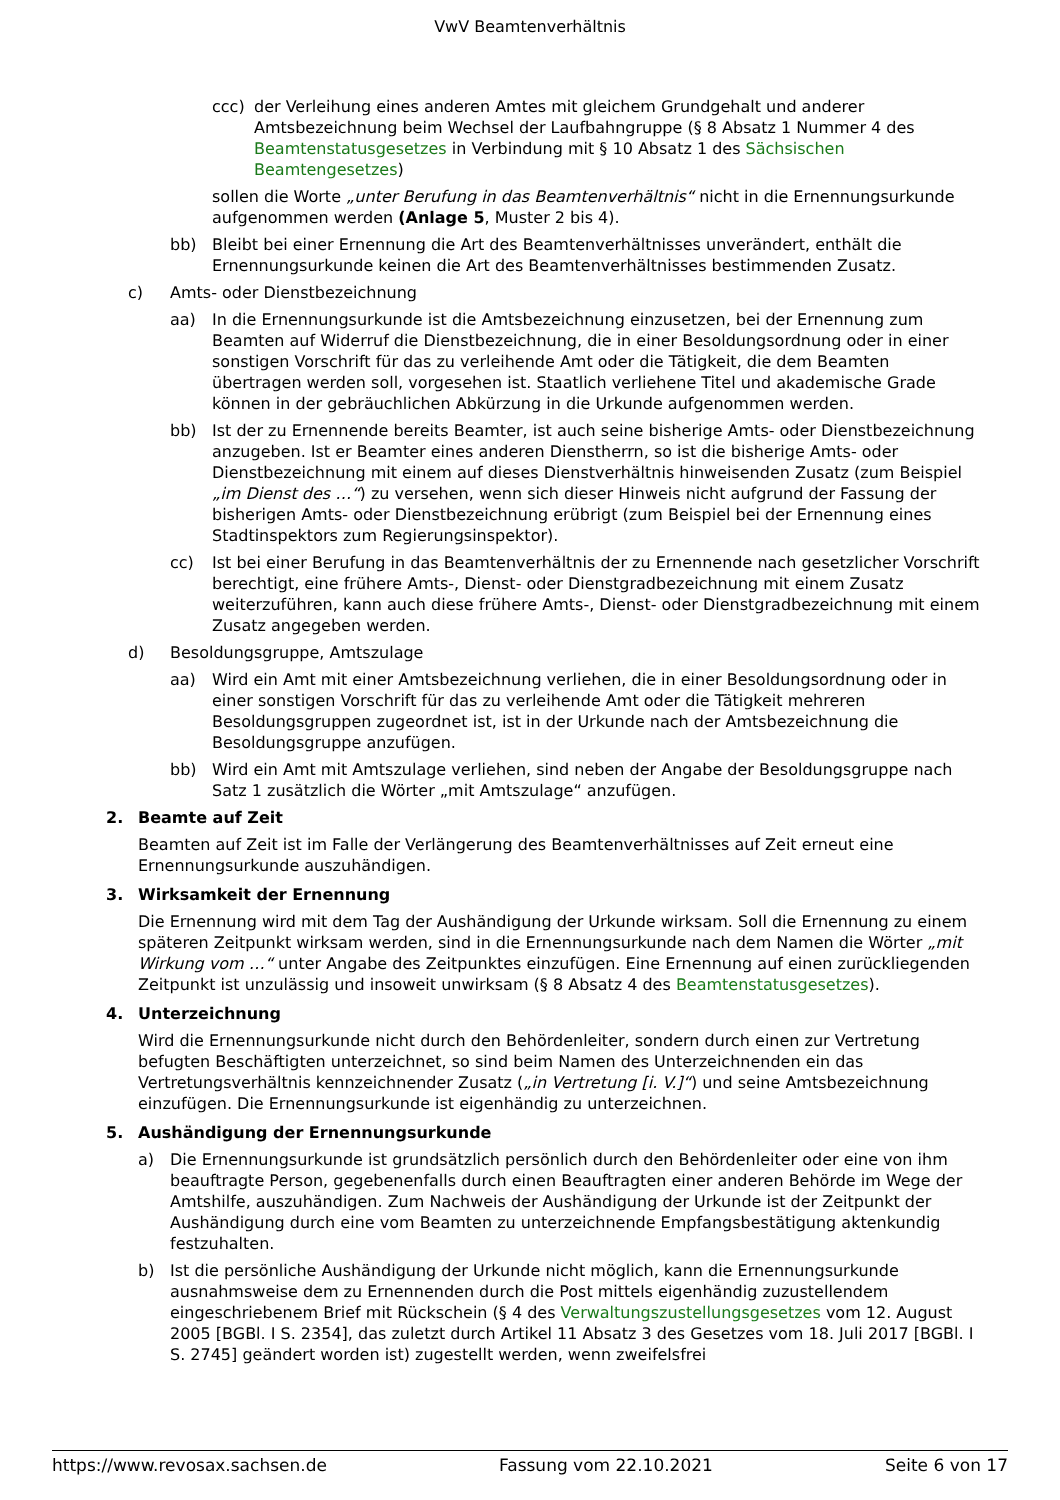VwV Beamtenverhältnis
ccc) der Verleihung eines anderen Amtes mit gleichem Grundgehalt und anderer Amtsbezeichnung beim Wechsel der Laufbahngruppe (§ 8 Absatz 1 Nummer 4 des Beamtenstatusgesetzes in Verbindung mit § 10 Absatz 1 des Sächsischen Beamtengesetzes)
sollen die Worte „unter Berufung in das Beamtenverhältnis“ nicht in die Ernennungsurkunde aufgenommen werden (Anlage 5, Muster 2 bis 4).
bb) Bleibt bei einer Ernennung die Art des Beamtenverhältnisses unverändert, enthält die Ernennungsurkunde keinen die Art des Beamtenverhältnisses bestimmenden Zusatz.
c) Amts- oder Dienstbezeichnung
aa) In die Ernennungsurkunde ist die Amtsbezeichnung einzusetzen, bei der Ernennung zum Beamten auf Widerruf die Dienstbezeichnung, die in einer Besoldungsordnung oder in einer sonstigen Vorschrift für das zu verleihende Amt oder die Tätigkeit, die dem Beamten übertragen werden soll, vorgesehen ist. Staatlich verliehene Titel und akademische Grade können in der gebräuchlichen Abkürzung in die Urkunde aufgenommen werden.
bb) Ist der zu Ernennende bereits Beamter, ist auch seine bisherige Amts- oder Dienstbezeichnung anzugeben. Ist er Beamter eines anderen Dienstherrn, so ist die bisherige Amts- oder Dienstbezeichnung mit einem auf dieses Dienstverhältnis hinweisenden Zusatz (zum Beispiel „im Dienst des …“) zu versehen, wenn sich dieser Hinweis nicht aufgrund der Fassung der bisherigen Amts- oder Dienstbezeichnung erübrigt (zum Beispiel bei der Ernennung eines Stadtinspektors zum Regierungsinspektor).
cc) Ist bei einer Berufung in das Beamtenverhältnis der zu Ernennende nach gesetzlicher Vorschrift berechtigt, eine frühere Amts-, Dienst- oder Dienstgradbezeichnung mit einem Zusatz weiterzuführen, kann auch diese frühere Amts-, Dienst- oder Dienstgradbezeichnung mit einem Zusatz angegeben werden.
d) Besoldungsgruppe, Amtszulage
aa) Wird ein Amt mit einer Amtsbezeichnung verliehen, die in einer Besoldungsordnung oder in einer sonstigen Vorschrift für das zu verleihende Amt oder die Tätigkeit mehreren Besoldungsgruppen zugeordnet ist, ist in der Urkunde nach der Amtsbezeichnung die Besoldungsgruppe anzufügen.
bb) Wird ein Amt mit Amtszulage verliehen, sind neben der Angabe der Besoldungsgruppe nach Satz 1 zusätzlich die Wörter „mit Amtszulage“ anzufügen.
2. Beamte auf Zeit
Beamten auf Zeit ist im Falle der Verlängerung des Beamtenverhältnisses auf Zeit erneut eine Ernennungsurkunde auszuhändigen.
3. Wirksamkeit der Ernennung
Die Ernennung wird mit dem Tag der Aushändigung der Urkunde wirksam. Soll die Ernennung zu einem späteren Zeitpunkt wirksam werden, sind in die Ernennungsurkunde nach dem Namen die Wörter „mit Wirkung vom …“ unter Angabe des Zeitpunktes einzufügen. Eine Ernennung auf einen zurückliegenden Zeitpunkt ist unzulässig und insoweit unwirksam (§ 8 Absatz 4 des Beamtenstatusgesetzes).
4. Unterzeichnung
Wird die Ernennungsurkunde nicht durch den Behördenleiter, sondern durch einen zur Vertretung befugten Beschäftigten unterzeichnet, so sind beim Namen des Unterzeichnenden ein das Vertretungsverhältnis kennzeichnender Zusatz („in Vertretung [i. V.]“) und seine Amtsbezeichnung einzufügen. Die Ernennungsurkunde ist eigenhändig zu unterzeichnen.
5. Aushändigung der Ernennungsurkunde
a) Die Ernennungsurkunde ist grundsätzlich persönlich durch den Behördenleiter oder eine von ihm beauftragte Person, gegebenenfalls durch einen Beauftragten einer anderen Behörde im Wege der Amtshilfe, auszuhändigen. Zum Nachweis der Aushändigung der Urkunde ist der Zeitpunkt der Aushändigung durch eine vom Beamten zu unterzeichnende Empfangsbestätigung aktenkundig festzuhalten.
b) Ist die persönliche Aushändigung der Urkunde nicht möglich, kann die Ernennungsurkunde ausnahmsweise dem zu Ernennenden durch die Post mittels eigenhändig zuzustellendem eingeschriebenem Brief mit Rückschein (§ 4 des Verwaltungszustellungsgesetzes vom 12. August 2005 [BGBl. I S. 2354], das zuletzt durch Artikel 11 Absatz 3 des Gesetzes vom 18. Juli 2017 [BGBl. I S. 2745] geändert worden ist) zugestellt werden, wenn zweifelsfrei
https://www.revosax.sachsen.de Fassung vom 22.10.2021 Seite 6 von 17